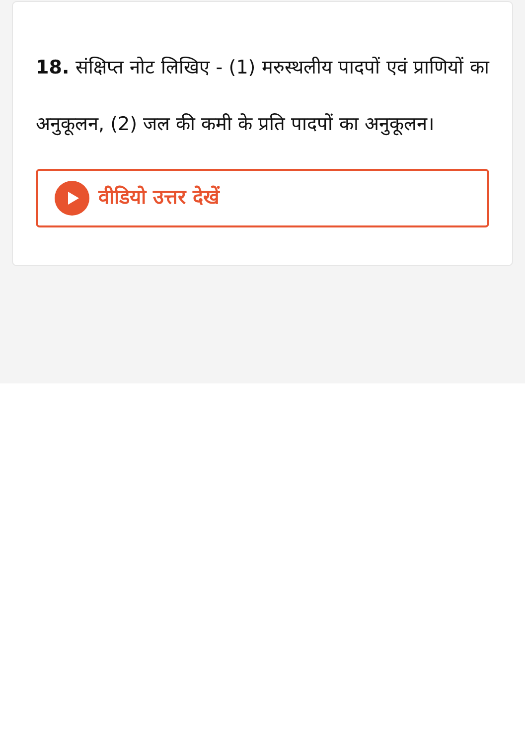18. संक्षिप्त नोट लिखिए - (1) मरुस्थलीय पादपों एवं प्राणियों का अनुकूलन, (2) जल की कमी के प्रति पादपों का अनुकूलन।
वीडियो उत्तर देखें